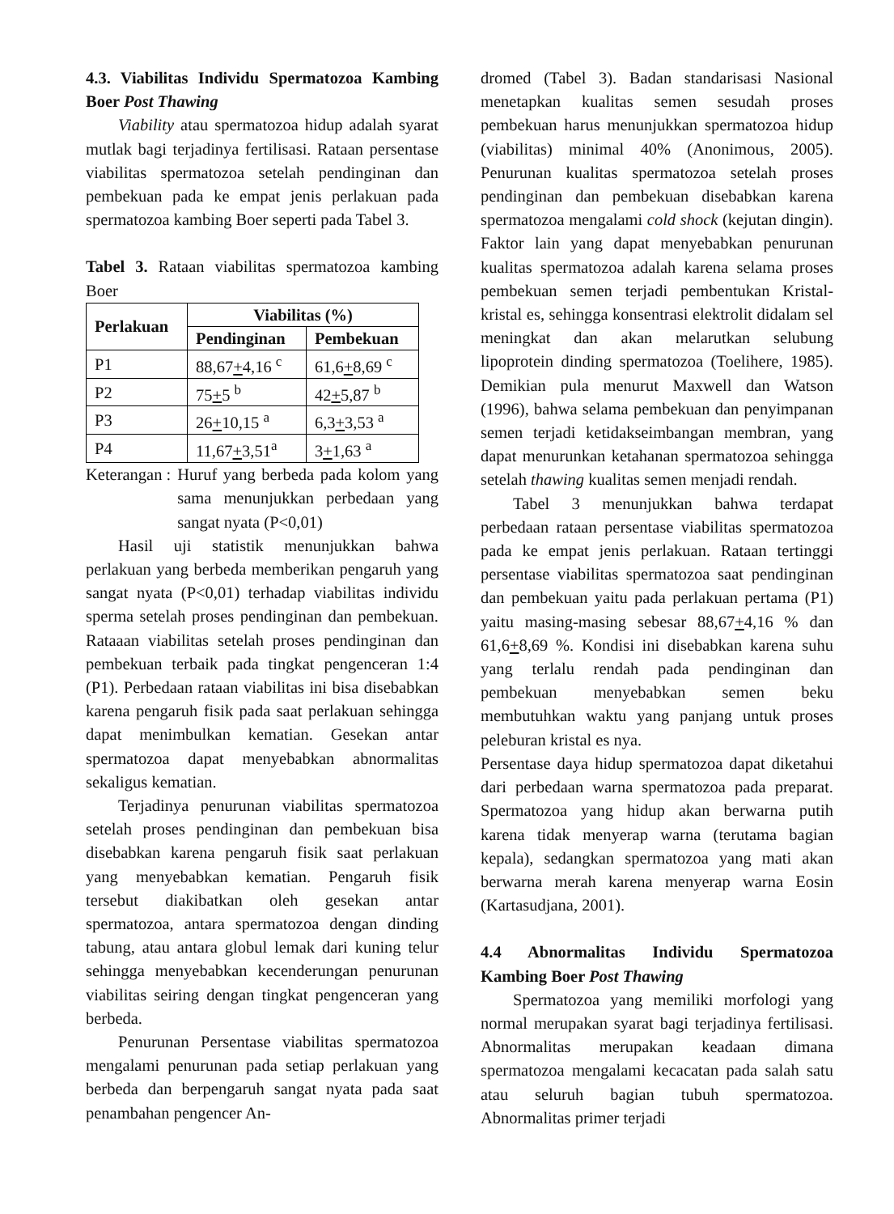4.3. Viabilitas Individu Spermatozoa Kambing Boer Post Thawing
Viability atau spermatozoa hidup adalah syarat mutlak bagi terjadinya fertilisasi. Rataan persentase viabilitas spermatozoa setelah pendinginan dan pembekuan pada ke empat jenis perlakuan pada spermatozoa kambing Boer seperti pada Tabel 3.
Tabel 3. Rataan viabilitas spermatozoa kambing Boer
| Perlakuan | Viabilitas (%) | |
| --- | --- | --- |
| | Pendinginan | Pembekuan |
| P1 | 88,67 + 4,16 <sup>c</sup> | 61,6 + 8,69 <sup>c</sup> |
| P2 | 75 + 5 <sup>b</sup> | 42 + 5,87 <sup>b</sup> |
| P3 | 26 + 10,15 <sup>a</sup> | 6,3 + 3,53 <sup>a</sup> |
| P4 | 11,67 + 3,51<sup>a</sup> | 3 + 1,63 <sup>a</sup> |
Keterangan : Huruf yang berbeda pada kolom yang sama menunjukkan perbedaan yang sangat nyata (P<0,01)
Hasil uji statistik menunjukkan bahwa perlakuan yang berbeda memberikan pengaruh yang sangat nyata (P<0,01) terhadap viabilitas individu sperma setelah proses pendinginan dan pembekuan. Rataaan viabilitas setelah proses pendinginan dan pembekuan terbaik pada tingkat pengenceran 1:4 (P1). Perbedaan rataan viabilitas ini bisa disebabkan karena pengaruh fisik pada saat perlakuan sehingga dapat menimbulkan kematian. Gesekan antar spermatozoa dapat menyebabkan abnormalitas sekaligus kematian.
Terjadinya penurunan viabilitas spermatozoa setelah proses pendinginan dan pembekuan bisa disebabkan karena pengaruh fisik saat perlakuan yang menyebabkan kematian. Pengaruh fisik tersebut diakibatkan oleh gesekan antar spermatozoa, antara spermatozoa dengan dinding tabung, atau antara globul lemak dari kuning telur sehingga menyebabkan kecenderungan penurunan viabilitas seiring dengan tingkat pengenceran yang berbeda.
Penurunan Persentase viabilitas spermatozoa mengalami penurunan pada setiap perlakuan yang berbeda dan berpengaruh sangat nyata pada saat penambahan pengencer An-
dromed (Tabel 3). Badan standarisasi Nasional menetapkan kualitas semen sesudah proses pembekuan harus menunjukkan spermatozoa hidup (viabilitas) minimal 40% (Anonimous, 2005). Penurunan kualitas spermatozoa setelah proses pendinginan dan pembekuan disebabkan karena spermatozoa mengalami cold shock (kejutan dingin). Faktor lain yang dapat menyebabkan penurunan kualitas spermatozoa adalah karena selama proses pembekuan semen terjadi pembentukan Kristal-kristal es, sehingga konsentrasi elektrolit didalam sel meningkat dan akan melarutkan selubung lipoprotein dinding spermatozoa (Toelihere, 1985). Demikian pula menurut Maxwell dan Watson (1996), bahwa selama pembekuan dan penyimpanan semen terjadi ketidakseimbangan membran, yang dapat menurunkan ketahanan spermatozoa sehingga setelah thawing kualitas semen menjadi rendah.
Tabel 3 menunjukkan bahwa terdapat perbedaan rataan persentase viabilitas spermatozoa pada ke empat jenis perlakuan. Rataan tertinggi persentase viabilitas spermatozoa saat pendinginan dan pembekuan yaitu pada perlakuan pertama (P1) yaitu masing-masing sebesar 88,67+4,16 % dan 61,6+8,69 %. Kondisi ini disebabkan karena suhu yang terlalu rendah pada pendinginan dan pembekuan menyebabkan semen beku membutuhkan waktu yang panjang untuk proses peleburan kristal es nya.
Persentase daya hidup spermatozoa dapat diketahui dari perbedaan warna spermatozoa pada preparat. Spermatozoa yang hidup akan berwarna putih karena tidak menyerap warna (terutama bagian kepala), sedangkan spermatozoa yang mati akan berwarna merah karena menyerap warna Eosin (Kartasudjana, 2001).
4.4 Abnormalitas Individu Spermatozoa Kambing Boer Post Thawing
Spermatozoa yang memiliki morfologi yang normal merupakan syarat bagi terjadinya fertilisasi. Abnormalitas merupakan keadaan dimana spermatozoa mengalami kecacatan pada salah satu atau seluruh bagian tubuh spermatozoa. Abnormalitas primer terjadi